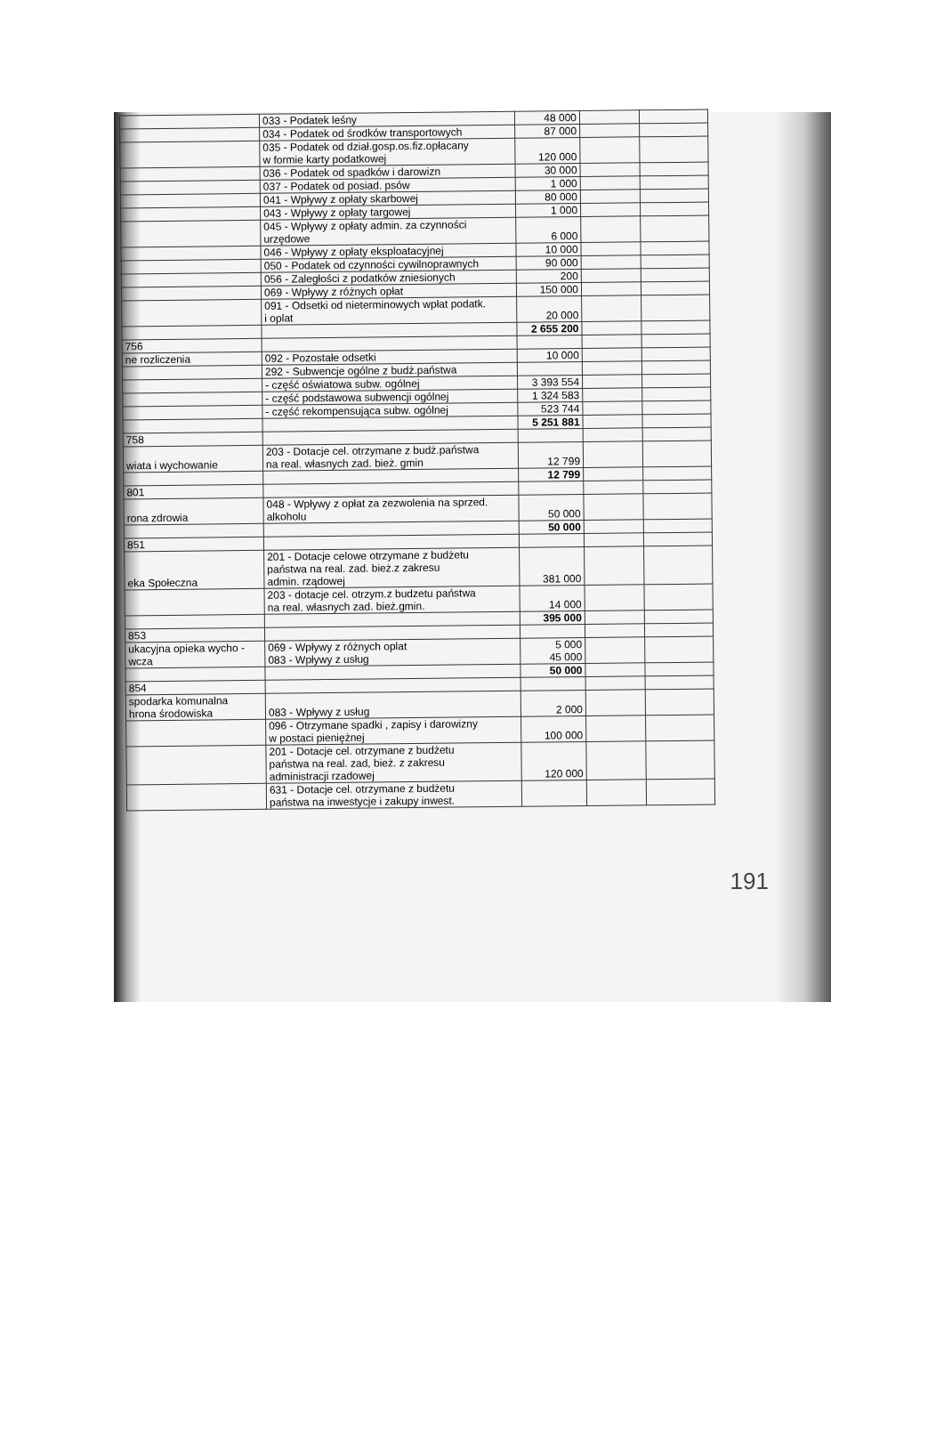| | 033 - Podatek leśny | 48 000 | | |
| | 034 - Podatek od środków transportowych | 87 000 | | |
| | 035 - Podatek od dział.gosp.os.fiz.opłacany w formie karty podatkowej | 120 000 | | |
| | 036 - Podatek od spadków i darowizn | 30 000 | | |
| | 037 - Podatek od posiad. psów | 1 000 | | |
| | 041 - Wpływy z opłaty skarbowej | 80 000 | | |
| | 043 - Wpływy z opłaty targowej | 1 000 | | |
| | 045 - Wpływy z opłaty admin. za czynności urzędowe | 6 000 | | |
| | 046 - Wpływy z opłaty eksploatacyjnej | 10 000 | | |
| | 050 - Podatek od czynności cywilnoprawnych | 90 000 | | |
| | 056 - Zaległości z podatków zniesionych | 200 | | |
| | 069 - Wpływy z różnych opłat | 150 000 | | |
| | 091 - Odsetki od nieterminowych wpłat podatk. i oplat | 20 000 | | |
| | | 2 655 200 | | |
| 756 | | | | |
| ne rozliczenia | 092 - Pozostałe odsetki | 10 000 | | |
| | 292 - Subwencje ogólne z budż.państwa | | | |
| | - część oświatowa subw. ogólnej | 3 393 554 | | |
| | - część podstawowa subwencji ogólnej | 1 324 583 | | |
| | - część rekompensująca subw. ogólnej | 523 744 | | |
| | | 5 251 881 | | |
| 758 | | | | |
| wiata i wychowanie | 203 - Dotacje cel. otrzymane z budż.państwa na real. własnych zad. bież. gmin | 12 799 | | |
| | | 12 799 | | |
| 801 | | | | |
| rona zdrowia | 048 - Wpływy z opłat za zezwolenia na sprzed. alkoholu | 50 000 | | |
| | | 50 000 | | |
| 851 | | | | |
| eka Społeczna | 201 - Dotacje celowe otrzymane z budżetu państwa na real. zad. bież.z zakresu admin. rządowej | 381 000 | | |
| | 203 - dotacje cel. otrzym.z budzetu państwa na real. własnych zad. bież.gmin. | 14 000 | | |
| | | 395 000 | | |
| 853 | | | | |
| ukacyjna opieka wycho - wcza | 069 - Wpływy z różnych oplat 083 - Wpływy z usług | 5 000 45 000 | | |
| | | 50 000 | | |
| 854 | | | | |
| spodarka komunalna hrona środowiska | 083 - Wpływy z usług | 2 000 | | |
| | 096 - Otrzymane spadki , zapisy i darowizny w postaci pieniężnej | 100 000 | | |
| | 201 - Dotacje cel. otrzymane z budżetu państwa na real. zad, bież. z zakresu administracji rzadowej | 120 000 | | |
| | 631 - Dotacje cel. otrzymane z budżetu państwa na inwestycje i zakupy inwest. | | | |
191